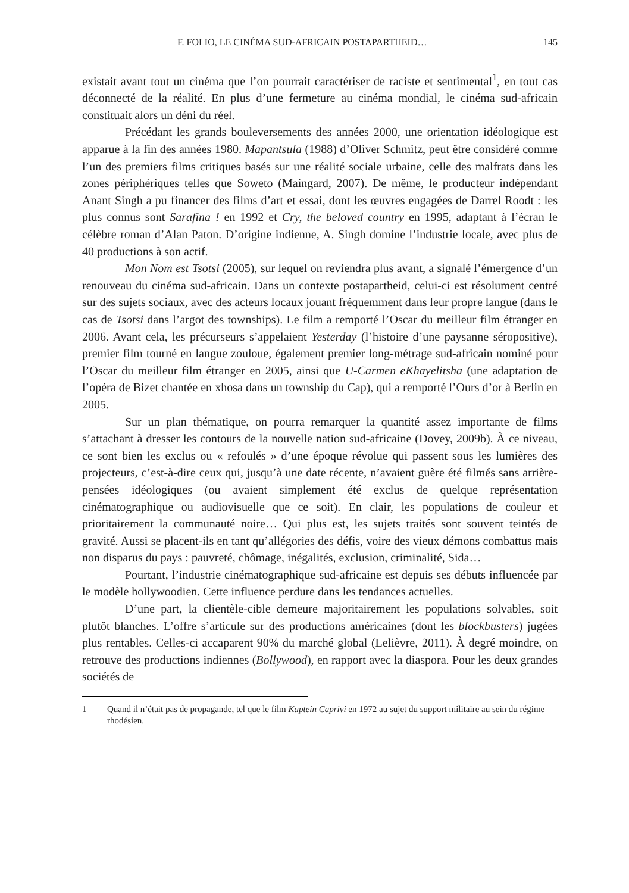F. FOLIO, LE CINÉMA SUD-AFRICAIN POSTAPARTHEID… 145
existait avant tout un cinéma que l’on pourrait caractériser de raciste et sentimental<sup>1</sup>, en tout cas déconnecté de la réalité. En plus d’une fermeture au cinéma mondial, le cinéma sud-africain constituait alors un déni du réel.
Précédant les grands bouleversements des années 2000, une orientation idéologique est apparue à la fin des années 1980. Mapantsula (1988) d’Oliver Schmitz, peut être considéré comme l’un des premiers films critiques basés sur une réalité sociale urbaine, celle des malfrats dans les zones périphériques telles que Soweto (Maingard, 2007). De même, le producteur indépendant Anant Singh a pu financer des films d’art et essai, dont les œuvres engagées de Darrel Roodt : les plus connus sont Sarafina ! en 1992 et Cry, the beloved country en 1995, adaptant à l’écran le célèbre roman d’Alan Paton. D’origine indienne, A. Singh domine l’industrie locale, avec plus de 40 productions à son actif.
Mon Nom est Tsotsi (2005), sur lequel on reviendra plus avant, a signalé l’émergence d’un renouveau du cinéma sud-africain. Dans un contexte postapartheid, celui-ci est résolument centré sur des sujets sociaux, avec des acteurs locaux jouant fréquemment dans leur propre langue (dans le cas de Tsotsi dans l’argot des townships). Le film a remporté l’Oscar du meilleur film étranger en 2006. Avant cela, les précurseurs s’appelaient Yesterday (l’histoire d’une paysanne séropositive), premier film tourné en langue zouloue, également premier long-métrage sud-africain nominé pour l’Oscar du meilleur film étranger en 2005, ainsi que U-Carmen eKhayelitsha (une adaptation de l’opéra de Bizet chantée en xhosa dans un township du Cap), qui a remporté l’Ours d’or à Berlin en 2005.
Sur un plan thématique, on pourra remarquer la quantité assez importante de films s’attachant à dresser les contours de la nouvelle nation sud-africaine (Dovey, 2009b). À ce niveau, ce sont bien les exclus ou « refoulés » d’une époque révolue qui passent sous les lumières des projecteurs, c’est-à-dire ceux qui, jusqu’à une date récente, n’avaient guère été filmés sans arrière-pensées idéologiques (ou avaient simplement été exclus de quelque représentation cinématographique ou audiovisuelle que ce soit). En clair, les populations de couleur et prioritairement la communauté noire… Qui plus est, les sujets traités sont souvent teintés de gravité. Aussi se placent-ils en tant qu’allégories des défis, voire des vieux démons combattus mais non disparus du pays : pauvreté, chômage, inégalités, exclusion, criminalité, Sida…
Pourtant, l’industrie cinématographique sud-africaine est depuis ses débuts influencée par le modèle hollywoodien. Cette influence perdure dans les tendances actuelles.
D’une part, la clientèle-cible demeure majoritairement les populations solvables, soit plutôt blanches. L’offre s’articule sur des productions américaines (dont les blockbusters) jugées plus rentables. Celles-ci accaparent 90% du marché global (Lelièvre, 2011). À degré moindre, on retrouve des productions indiennes (Bollywood), en rapport avec la diaspora. Pour les deux grandes sociétés de
1 Quand il n’était pas de propagande, tel que le film Kaptein Caprivi en 1972 au sujet du support militaire au sein du régime rhodésien.